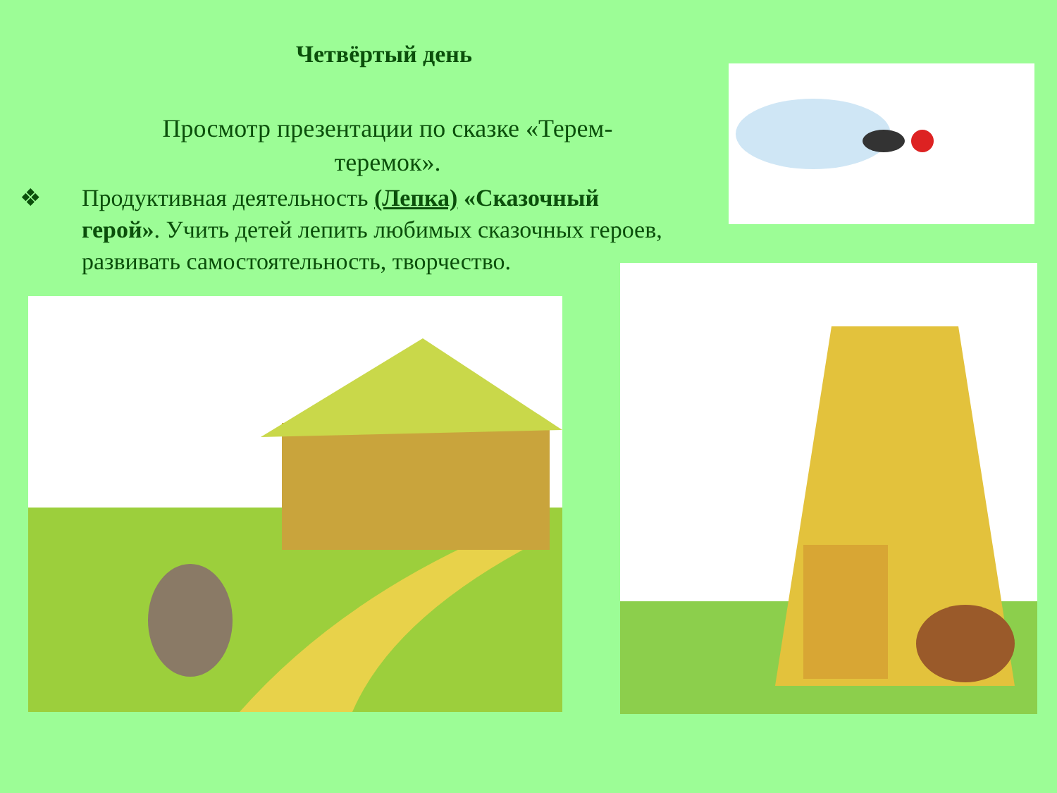Четвёртый день
Просмотр презентации по сказке «Терем-теремок».
❖ Продуктивная деятельность (Лепка) «Сказочный герой». Учить детей лепить любимых сказочных героев, развивать самостоятельность, творчество.